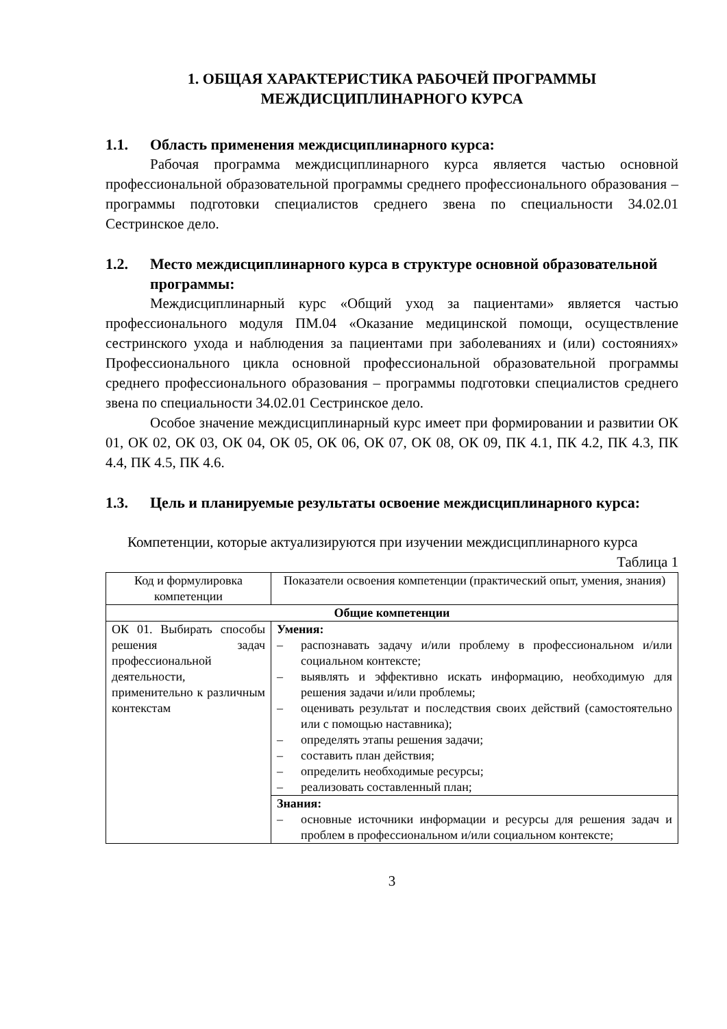1. ОБЩАЯ ХАРАКТЕРИСТИКА РАБОЧЕЙ ПРОГРАММЫ
МЕЖДИСЦИПЛИНАРНОГО КУРСА
1.1. Область применения междисциплинарного курса:
Рабочая программа междисциплинарного курса является частью основной профессиональной образовательной программы среднего профессионального образования – программы подготовки специалистов среднего звена по специальности 34.02.01 Сестринское дело.
1.2. Место междисциплинарного курса в структуре основной образовательной программы:
Междисциплинарный курс «Общий уход за пациентами» является частью профессионального модуля ПМ.04 «Оказание медицинской помощи, осуществление сестринского ухода и наблюдения за пациентами при заболеваниях и (или) состояниях» Профессионального цикла основной профессиональной образовательной программы среднего профессионального образования – программы подготовки специалистов среднего звена по специальности 34.02.01 Сестринское дело.
Особое значение междисциплинарный курс имеет при формировании и развитии ОК 01, ОК 02, ОК 03, ОК 04, ОК 05, ОК 06, ОК 07, ОК 08, ОК 09, ПК 4.1, ПК 4.2, ПК 4.3, ПК 4.4, ПК 4.5, ПК 4.6.
1.3. Цель и планируемые результаты освоение междисциплинарного курса:
Компетенции, которые актуализируются при изучении междисциплинарного курса
Таблица 1
| Код и формулировка компетенции | Показатели освоения компетенции (практический опыт, умения, знания) |
| --- | --- |
| Общие компетенции | |
| ОК 01. Выбирать способы решения задач профессиональной деятельности, применительно к различным контекстам | Умения: – распознавать задачу и/или проблему в профессиональном и/или социальном контексте; – выявлять и эффективно искать информацию, необходимую для решения задачи и/или проблемы; – оценивать результат и последствия своих действий (самостоятельно или с помощью наставника); – определять этапы решения задачи; – составить план действия; – определить необходимые ресурсы; – реализовать составленный план; |
| | Знания: – основные источники информации и ресурсы для решения задач и проблем в профессиональном и/или социальном контексте; |
3